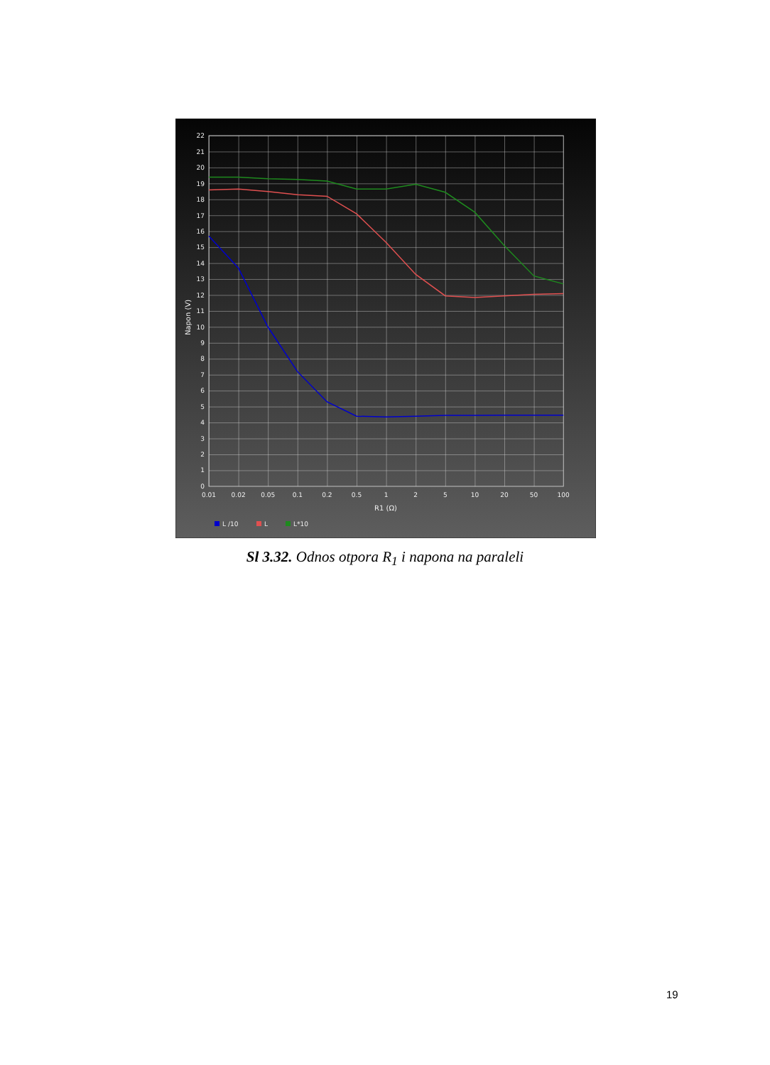22
21
20
19
18
17
16
15
14
13
12
11
10
9
8
7
6
5
4
3
2
1
0
0.01
0.02
0.05
0.1
0.2
0.5
1
2
5
10
20
50
100
R1 (Ω)
Napon (V)
L /10
L
L*10
Sl 3.32. Odnos otpora R<sub>1</sub> i napona na paraleli
19